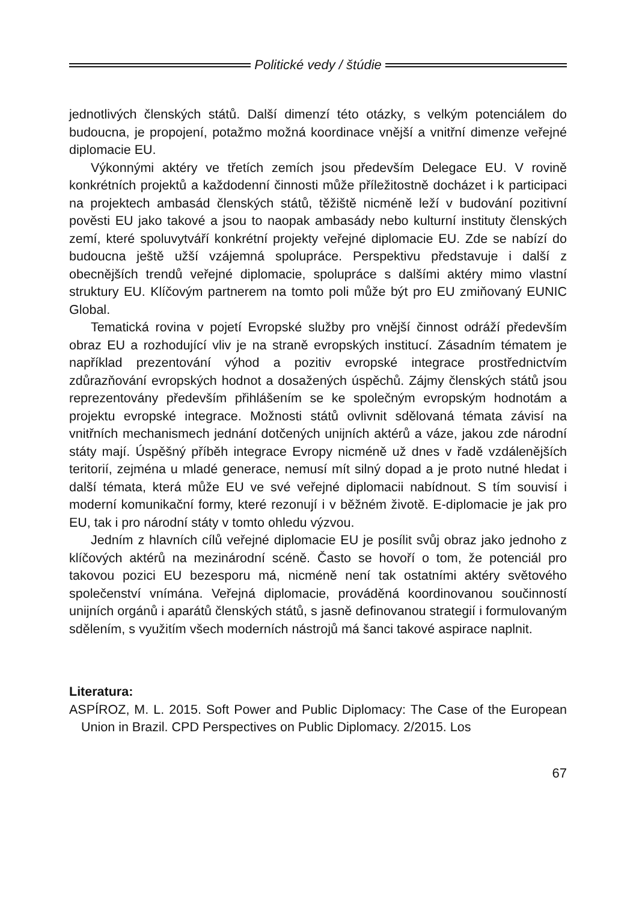Politické vedy / štúdie
jednotlivých členských států. Další dimenzí této otázky, s velkým potenciálem do budoucna, je propojení, potažmo možná koordinace vnější a vnitřní dimenze veřejné diplomacie EU.
Výkonnými aktéry ve třetích zemích jsou především Delegace EU. V rovině konkrétních projektů a každodenní činnosti může příležitostně docházet i k participaci na projektech ambasád členských států, těžiště nicméně leží v budování pozitivní pověsti EU jako takové a jsou to naopak ambasády nebo kulturní instituty členských zemí, které spoluvytváří konkrétní projekty veřejné diplomacie EU. Zde se nabízí do budoucna ještě užší vzájemná spolupráce. Perspektivu představuje i další z obecnějších trendů veřejné diplomacie, spolupráce s dalšími aktéry mimo vlastní struktury EU. Klíčovým partnerem na tomto poli může být pro EU zmiňovaný EUNIC Global.
Tematická rovina v pojetí Evropské služby pro vnější činnost odráží především obraz EU a rozhodující vliv je na straně evropských institucí. Zásadním tématem je například prezentování výhod a pozitiv evropské integrace prostřednictvím zdůrazňování evropských hodnot a dosažených úspěchů. Zájmy členských států jsou reprezentovány především přihlášením se ke společným evropským hodnotám a projektu evropské integrace. Možnosti států ovlivnit sdělovaná témata závisí na vnitřních mechanismech jednání dotčených unijních aktérů a váze, jakou zde národní státy mají. Úspěšný příběh integrace Evropy nicméně už dnes v řadě vzdálenějších teritorií, zejména u mladé generace, nemusí mít silný dopad a je proto nutné hledat i další témata, která může EU ve své veřejné diplomacii nabídnout. S tím souvisí i moderní komunikační formy, které rezonují i v běžném životě. E-diplomacie je jak pro EU, tak i pro národní státy v tomto ohledu výzvou.
Jedním z hlavních cílů veřejné diplomacie EU je posílit svůj obraz jako jednoho z klíčových aktérů na mezinárodní scéně. Často se hovoří o tom, že potenciál pro takovou pozici EU bezesporu má, nicméně není tak ostatními aktéry světového společenství vnímána. Veřejná diplomacie, prováděná koordinovanou součinností unijních orgánů i aparátů členských států, s jasně definovanou strategií i formulovaným sdělením, s využitím všech moderních nástrojů má šanci takové aspirace naplnit.
Literatura:
ASPÍROZ, M. L. 2015. Soft Power and Public Diplomacy: The Case of the European Union in Brazil. CPD Perspectives on Public Diplomacy. 2/2015. Los
67